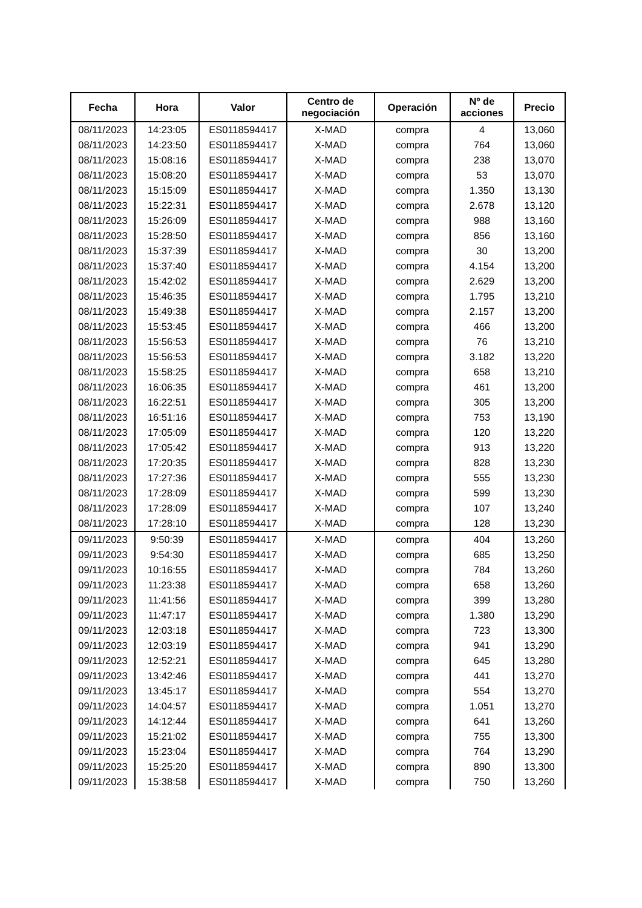| Fecha | Hora | Valor | Centro de negociación | Operación | Nº de acciones | Precio |
| --- | --- | --- | --- | --- | --- | --- |
| 08/11/2023 | 14:23:05 | ES0118594417 | X-MAD | compra | 4 | 13,060 |
| 08/11/2023 | 14:23:50 | ES0118594417 | X-MAD | compra | 764 | 13,060 |
| 08/11/2023 | 15:08:16 | ES0118594417 | X-MAD | compra | 238 | 13,070 |
| 08/11/2023 | 15:08:20 | ES0118594417 | X-MAD | compra | 53 | 13,070 |
| 08/11/2023 | 15:15:09 | ES0118594417 | X-MAD | compra | 1.350 | 13,130 |
| 08/11/2023 | 15:22:31 | ES0118594417 | X-MAD | compra | 2.678 | 13,120 |
| 08/11/2023 | 15:26:09 | ES0118594417 | X-MAD | compra | 988 | 13,160 |
| 08/11/2023 | 15:28:50 | ES0118594417 | X-MAD | compra | 856 | 13,160 |
| 08/11/2023 | 15:37:39 | ES0118594417 | X-MAD | compra | 30 | 13,200 |
| 08/11/2023 | 15:37:40 | ES0118594417 | X-MAD | compra | 4.154 | 13,200 |
| 08/11/2023 | 15:42:02 | ES0118594417 | X-MAD | compra | 2.629 | 13,200 |
| 08/11/2023 | 15:46:35 | ES0118594417 | X-MAD | compra | 1.795 | 13,210 |
| 08/11/2023 | 15:49:38 | ES0118594417 | X-MAD | compra | 2.157 | 13,200 |
| 08/11/2023 | 15:53:45 | ES0118594417 | X-MAD | compra | 466 | 13,200 |
| 08/11/2023 | 15:56:53 | ES0118594417 | X-MAD | compra | 76 | 13,210 |
| 08/11/2023 | 15:56:53 | ES0118594417 | X-MAD | compra | 3.182 | 13,220 |
| 08/11/2023 | 15:58:25 | ES0118594417 | X-MAD | compra | 658 | 13,210 |
| 08/11/2023 | 16:06:35 | ES0118594417 | X-MAD | compra | 461 | 13,200 |
| 08/11/2023 | 16:22:51 | ES0118594417 | X-MAD | compra | 305 | 13,200 |
| 08/11/2023 | 16:51:16 | ES0118594417 | X-MAD | compra | 753 | 13,190 |
| 08/11/2023 | 17:05:09 | ES0118594417 | X-MAD | compra | 120 | 13,220 |
| 08/11/2023 | 17:05:42 | ES0118594417 | X-MAD | compra | 913 | 13,220 |
| 08/11/2023 | 17:20:35 | ES0118594417 | X-MAD | compra | 828 | 13,230 |
| 08/11/2023 | 17:27:36 | ES0118594417 | X-MAD | compra | 555 | 13,230 |
| 08/11/2023 | 17:28:09 | ES0118594417 | X-MAD | compra | 599 | 13,230 |
| 08/11/2023 | 17:28:09 | ES0118594417 | X-MAD | compra | 107 | 13,240 |
| 08/11/2023 | 17:28:10 | ES0118594417 | X-MAD | compra | 128 | 13,230 |
| 09/11/2023 | 9:50:39 | ES0118594417 | X-MAD | compra | 404 | 13,260 |
| 09/11/2023 | 9:54:30 | ES0118594417 | X-MAD | compra | 685 | 13,250 |
| 09/11/2023 | 10:16:55 | ES0118594417 | X-MAD | compra | 784 | 13,260 |
| 09/11/2023 | 11:23:38 | ES0118594417 | X-MAD | compra | 658 | 13,260 |
| 09/11/2023 | 11:41:56 | ES0118594417 | X-MAD | compra | 399 | 13,280 |
| 09/11/2023 | 11:47:17 | ES0118594417 | X-MAD | compra | 1.380 | 13,290 |
| 09/11/2023 | 12:03:18 | ES0118594417 | X-MAD | compra | 723 | 13,300 |
| 09/11/2023 | 12:03:19 | ES0118594417 | X-MAD | compra | 941 | 13,290 |
| 09/11/2023 | 12:52:21 | ES0118594417 | X-MAD | compra | 645 | 13,280 |
| 09/11/2023 | 13:42:46 | ES0118594417 | X-MAD | compra | 441 | 13,270 |
| 09/11/2023 | 13:45:17 | ES0118594417 | X-MAD | compra | 554 | 13,270 |
| 09/11/2023 | 14:04:57 | ES0118594417 | X-MAD | compra | 1.051 | 13,270 |
| 09/11/2023 | 14:12:44 | ES0118594417 | X-MAD | compra | 641 | 13,260 |
| 09/11/2023 | 15:21:02 | ES0118594417 | X-MAD | compra | 755 | 13,300 |
| 09/11/2023 | 15:23:04 | ES0118594417 | X-MAD | compra | 764 | 13,290 |
| 09/11/2023 | 15:25:20 | ES0118594417 | X-MAD | compra | 890 | 13,300 |
| 09/11/2023 | 15:38:58 | ES0118594417 | X-MAD | compra | 750 | 13,260 |